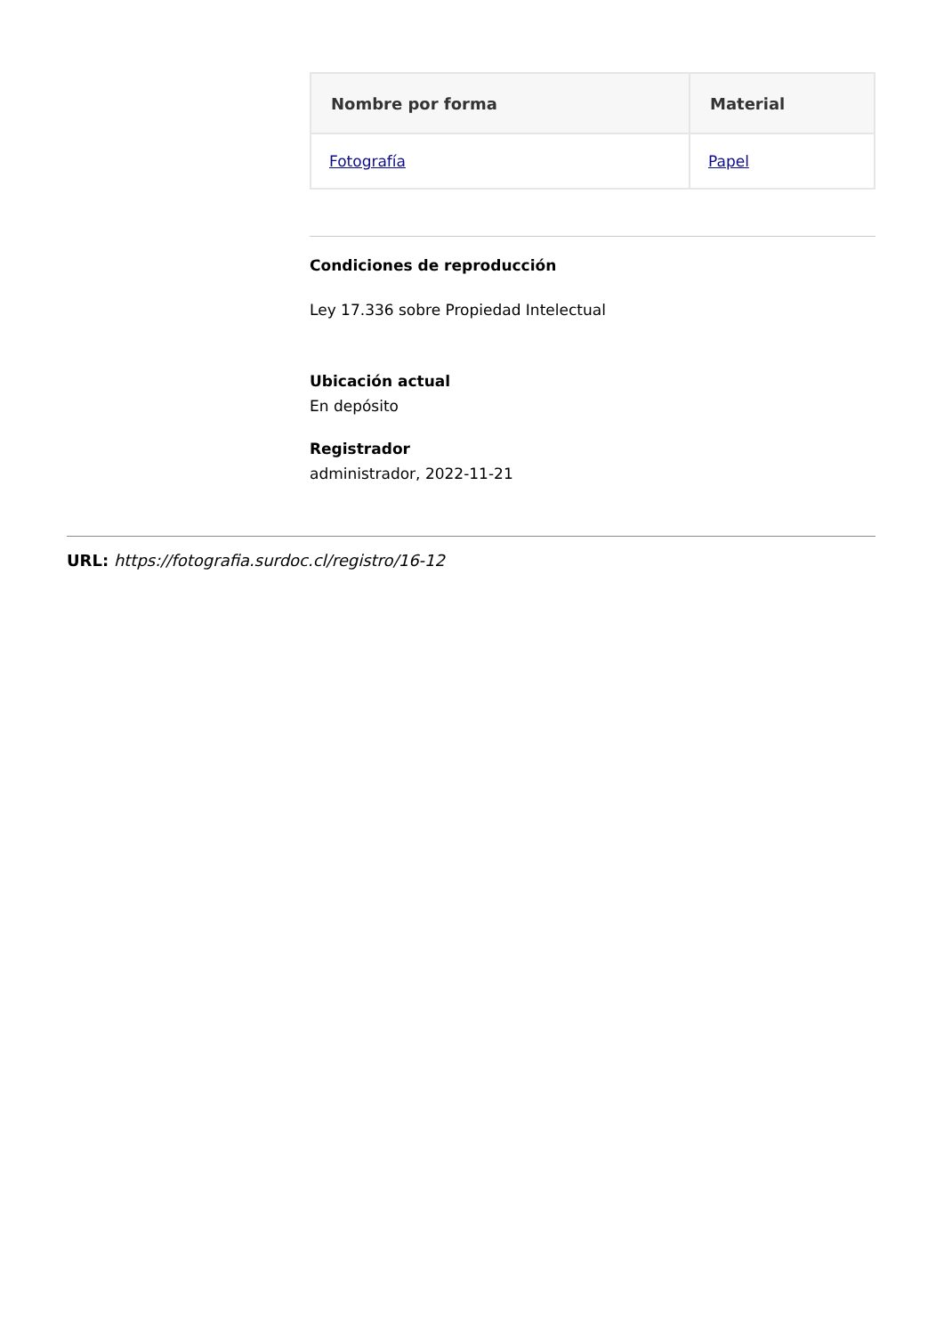| Nombre por forma | Material |
| --- | --- |
| Fotografía | Papel |
Condiciones de reproducción
Ley 17.336 sobre Propiedad Intelectual
Ubicación actual
En depósito
Registrador
administrador, 2022-11-21
URL: https://fotografia.surdoc.cl/registro/16-12